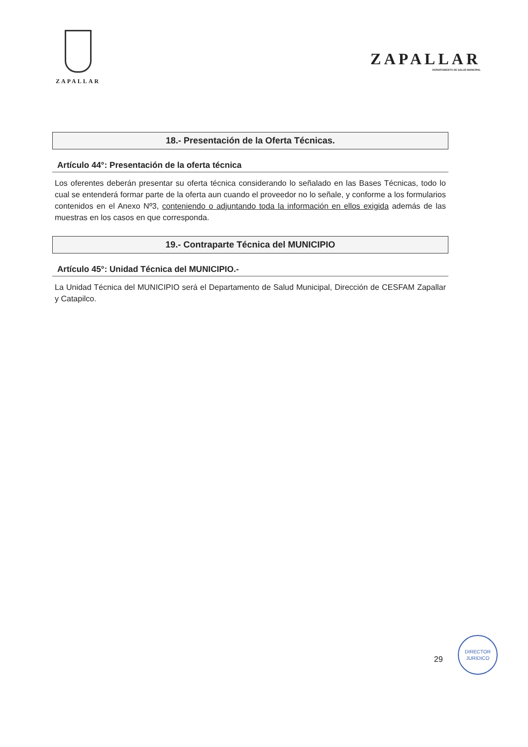ZAPALLAR
ZAPALLAR
DEPARTAMENTO DE SALUD MUNICIPAL
18.- Presentación de la Oferta Técnicas.
Artículo 44°: Presentación de la oferta técnica
Los oferentes deberán presentar su oferta técnica considerando lo señalado en las Bases Técnicas, todo lo cual se entenderá formar parte de la oferta aun cuando el proveedor no lo señale, y conforme a los formularios contenidos en el Anexo Nº3, conteniendo o adjuntando toda la información en ellos exigida además de las muestras en los casos en que corresponda.
19.- Contraparte Técnica del MUNICIPIO
Artículo 45°: Unidad Técnica del MUNICIPIO.-
La Unidad Técnica del MUNICIPIO será el Departamento de Salud Municipal, Dirección de CESFAM Zapallar y Catapilco.
29
DIRECTOR
JURIDICO